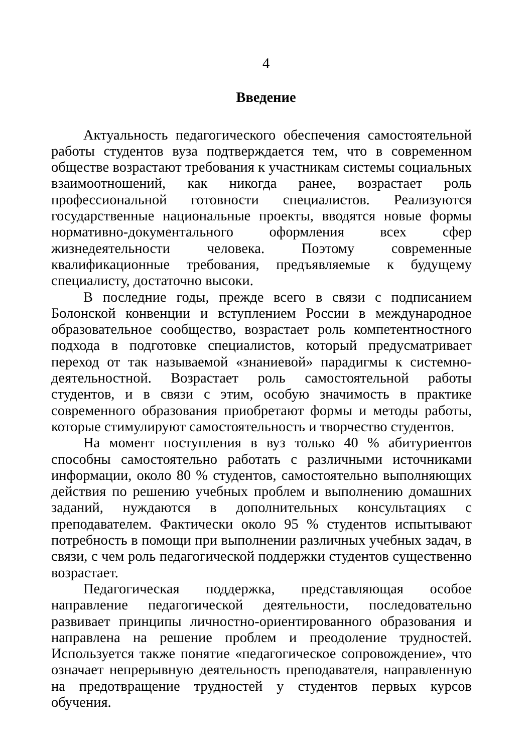4
Введение
Актуальность педагогического обеспечения самостоятельной работы студентов вуза подтверждается тем, что в современном обществе возрастают требования к участникам системы социальных взаимоотношений, как никогда ранее, возрастает роль профессиональной готовности специалистов. Реализуются государственные национальные проекты, вводятся новые формы нормативно-документального оформления всех сфер жизнедеятельности человека. Поэтому современные квалификационные требования, предъявляемые к будущему специалисту, достаточно высоки.
В последние годы, прежде всего в связи с подписанием Болонской конвенции и вступлением России в международное образовательное сообщество, возрастает роль компетентностного подхода в подготовке специалистов, который предусматривает переход от так называемой «знаниевой» парадигмы к системно-деятельностной. Возрастает роль самостоятельной работы студентов, и в связи с этим, особую значимость в практике современного образования приобретают формы и методы работы, которые стимулируют самостоятельность и творчество студентов.
На момент поступления в вуз только 40 % абитуриентов способны самостоятельно работать с различными источниками информации, около 80 % студентов, самостоятельно выполняющих действия по решению учебных проблем и выполнению домашних заданий, нуждаются в дополнительных консультациях с преподавателем. Фактически около 95 % студентов испытывают потребность в помощи при выполнении различных учебных задач, в связи, с чем роль педагогической поддержки студентов существенно возрастает.
Педагогическая поддержка, представляющая особое направление педагогической деятельности, последовательно развивает принципы личностно-ориентированного образования и направлена на решение проблем и преодоление трудностей. Используется также понятие «педагогическое сопровождение», что означает непрерывную деятельность преподавателя, направленную на предотвращение трудностей у студентов первых курсов обучения.